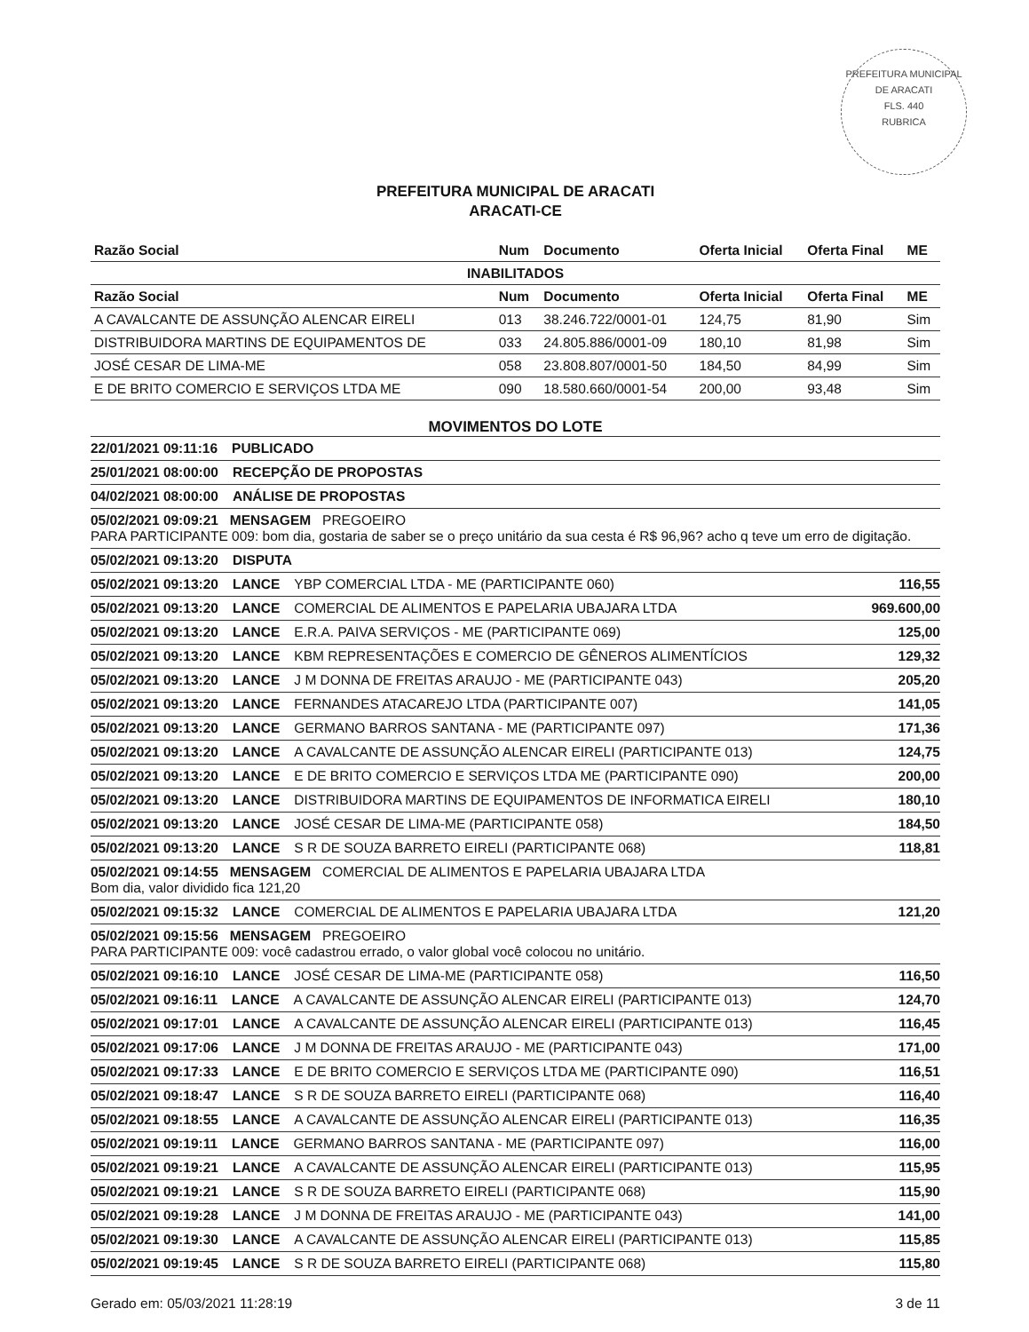PREFEITURA MUNICIPAL DE ARACATI
FLS. 440
RUBRICA
PREFEITURA MUNICIPAL DE ARACATI
ARACATI-CE
| Razão Social | Num | Documento | Oferta Inicial | Oferta Final | ME |
| --- | --- | --- | --- | --- | --- |
| INABILITADOS | | | | | |
| Razão Social | Num | Documento | Oferta Inicial | Oferta Final | ME |
| A CAVALCANTE DE ASSUNÇÃO ALENCAR EIRELI | 013 | 38.246.722/0001-01 | 124,75 | 81,90 | Sim |
| DISTRIBUIDORA MARTINS DE EQUIPAMENTOS DE | 033 | 24.805.886/0001-09 | 180,10 | 81,98 | Sim |
| JOSÉ CESAR DE LIMA-ME | 058 | 23.808.807/0001-50 | 184,50 | 84,99 | Sim |
| E DE BRITO COMERCIO E SERVIÇOS LTDA ME | 090 | 18.580.660/0001-54 | 200,00 | 93,48 | Sim |
MOVIMENTOS DO LOTE
22/01/2021 09:11:16 PUBLICADO
25/01/2021 08:00:00 RECEPÇÃO DE PROPOSTAS
04/02/2021 08:00:00 ANÁLISE DE PROPOSTAS
05/02/2021 09:09:21 MENSAGEM PREGOEIRO
PARA PARTICIPANTE 009: bom dia, gostaria de saber se o preço unitário da sua cesta é R$ 96,96? acho q teve um erro de digitação.
05/02/2021 09:13:20 DISPUTA
05/02/2021 09:13:20 LANCE YBP COMERCIAL LTDA - ME (PARTICIPANTE 060) 116,55
05/02/2021 09:13:20 LANCE COMERCIAL DE ALIMENTOS E PAPELARIA UBAJARA LTDA 969.600,00
05/02/2021 09:13:20 LANCE E.R.A. PAIVA SERVIÇOS - ME (PARTICIPANTE 069) 125,00
05/02/2021 09:13:20 LANCE KBM REPRESENTAÇÕES E COMERCIO DE GÊNEROS ALIMENTÍCIOS 129,32
05/02/2021 09:13:20 LANCE J M DONNA DE FREITAS ARAUJO - ME (PARTICIPANTE 043) 205,20
05/02/2021 09:13:20 LANCE FERNANDES ATACAREJO LTDA (PARTICIPANTE 007) 141,05
05/02/2021 09:13:20 LANCE GERMANO BARROS SANTANA - ME (PARTICIPANTE 097) 171,36
05/02/2021 09:13:20 LANCE A CAVALCANTE DE ASSUNÇÃO ALENCAR EIRELI (PARTICIPANTE 013) 124,75
05/02/2021 09:13:20 LANCE E DE BRITO COMERCIO E SERVIÇOS LTDA ME (PARTICIPANTE 090) 200,00
05/02/2021 09:13:20 LANCE DISTRIBUIDORA MARTINS DE EQUIPAMENTOS DE INFORMATICA EIRELI 180,10
05/02/2021 09:13:20 LANCE JOSÉ CESAR DE LIMA-ME (PARTICIPANTE 058) 184,50
05/02/2021 09:13:20 LANCE S R DE SOUZA BARRETO EIRELI (PARTICIPANTE 068) 118,81
05/02/2021 09:14:55 MENSAGEM COMERCIAL DE ALIMENTOS E PAPELARIA UBAJARA LTDA
Bom dia, valor dividido fica 121,20
05/02/2021 09:15:32 LANCE COMERCIAL DE ALIMENTOS E PAPELARIA UBAJARA LTDA 121,20
05/02/2021 09:15:56 MENSAGEM PREGOEIRO
PARA PARTICIPANTE 009: você cadastrou errado, o valor global você colocou no unitário.
05/02/2021 09:16:10 LANCE JOSÉ CESAR DE LIMA-ME (PARTICIPANTE 058) 116,50
05/02/2021 09:16:11 LANCE A CAVALCANTE DE ASSUNÇÃO ALENCAR EIRELI (PARTICIPANTE 013) 124,70
05/02/2021 09:17:01 LANCE A CAVALCANTE DE ASSUNÇÃO ALENCAR EIRELI (PARTICIPANTE 013) 116,45
05/02/2021 09:17:06 LANCE J M DONNA DE FREITAS ARAUJO - ME (PARTICIPANTE 043) 171,00
05/02/2021 09:17:33 LANCE E DE BRITO COMERCIO E SERVIÇOS LTDA ME (PARTICIPANTE 090) 116,51
05/02/2021 09:18:47 LANCE S R DE SOUZA BARRETO EIRELI (PARTICIPANTE 068) 116,40
05/02/2021 09:18:55 LANCE A CAVALCANTE DE ASSUNÇÃO ALENCAR EIRELI (PARTICIPANTE 013) 116,35
05/02/2021 09:19:11 LANCE GERMANO BARROS SANTANA - ME (PARTICIPANTE 097) 116,00
05/02/2021 09:19:21 LANCE A CAVALCANTE DE ASSUNÇÃO ALENCAR EIRELI (PARTICIPANTE 013) 115,95
05/02/2021 09:19:21 LANCE S R DE SOUZA BARRETO EIRELI (PARTICIPANTE 068) 115,90
05/02/2021 09:19:28 LANCE J M DONNA DE FREITAS ARAUJO - ME (PARTICIPANTE 043) 141,00
05/02/2021 09:19:30 LANCE A CAVALCANTE DE ASSUNÇÃO ALENCAR EIRELI (PARTICIPANTE 013) 115,85
05/02/2021 09:19:45 LANCE S R DE SOUZA BARRETO EIRELI (PARTICIPANTE 068) 115,80
Gerado em: 05/03/2021 11:28:19 3 de 11